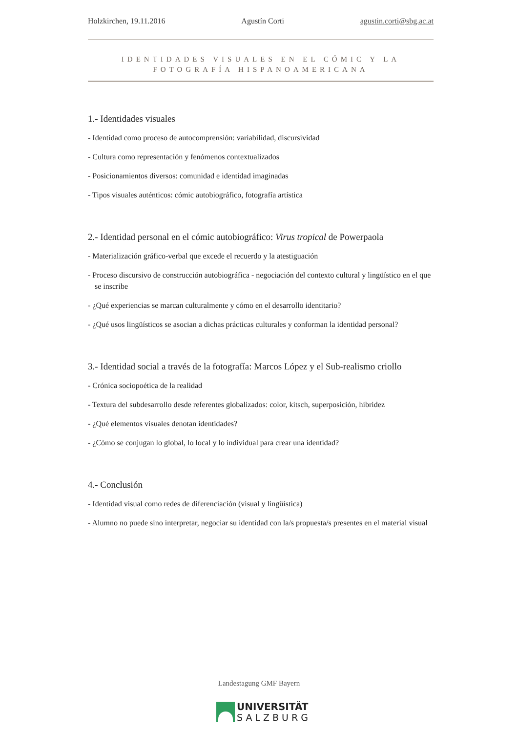Holzkirchen, 19.11.2016 Agustín Corti agustin.corti@sbg.ac.at
IDENTIDADES VISUALES EN EL CÓMIC Y LA FOTOGRAFÍA HISPANOAMERICANA
1.- Identidades visuales
- Identidad como proceso de autocomprensión: variabilidad, discursividad
- Cultura como representación y fenómenos contextualizados
- Posicionamientos diversos: comunidad e identidad imaginadas
- Tipos visuales auténticos: cómic autobiográfico, fotografía artística
2.- Identidad personal en el cómic autobiográfico: Virus tropical de Powerpaola
- Materialización gráfico-verbal que excede el recuerdo y la atestiguación
- Proceso discursivo de construcción autobiográfica - negociación del contexto cultural y lingüístico en el que se inscribe
- ¿Qué experiencias se marcan culturalmente y cómo en el desarrollo identitario?
- ¿Qué usos lingüísticos se asocian a dichas prácticas culturales y conforman la identidad personal?
3.- Identidad social a través de la fotografía: Marcos López y el Sub-realismo criollo
- Crónica sociopoética de la realidad
- Textura del subdesarrollo desde referentes globalizados: color, kitsch, superposición, hibridez
- ¿Qué elementos visuales denotan identidades?
- ¿Cómo se conjugan lo global, lo local y lo individual para crear una identidad?
4.- Conclusión
- Identidad visual como redes de diferenciación (visual y lingüística)
- Alumno no puede sino interpretar, negociar su identidad con la/s propuesta/s presentes en el material visual
Landestagung GMF Bayern
UNIVERSITÄT
SALZBURG